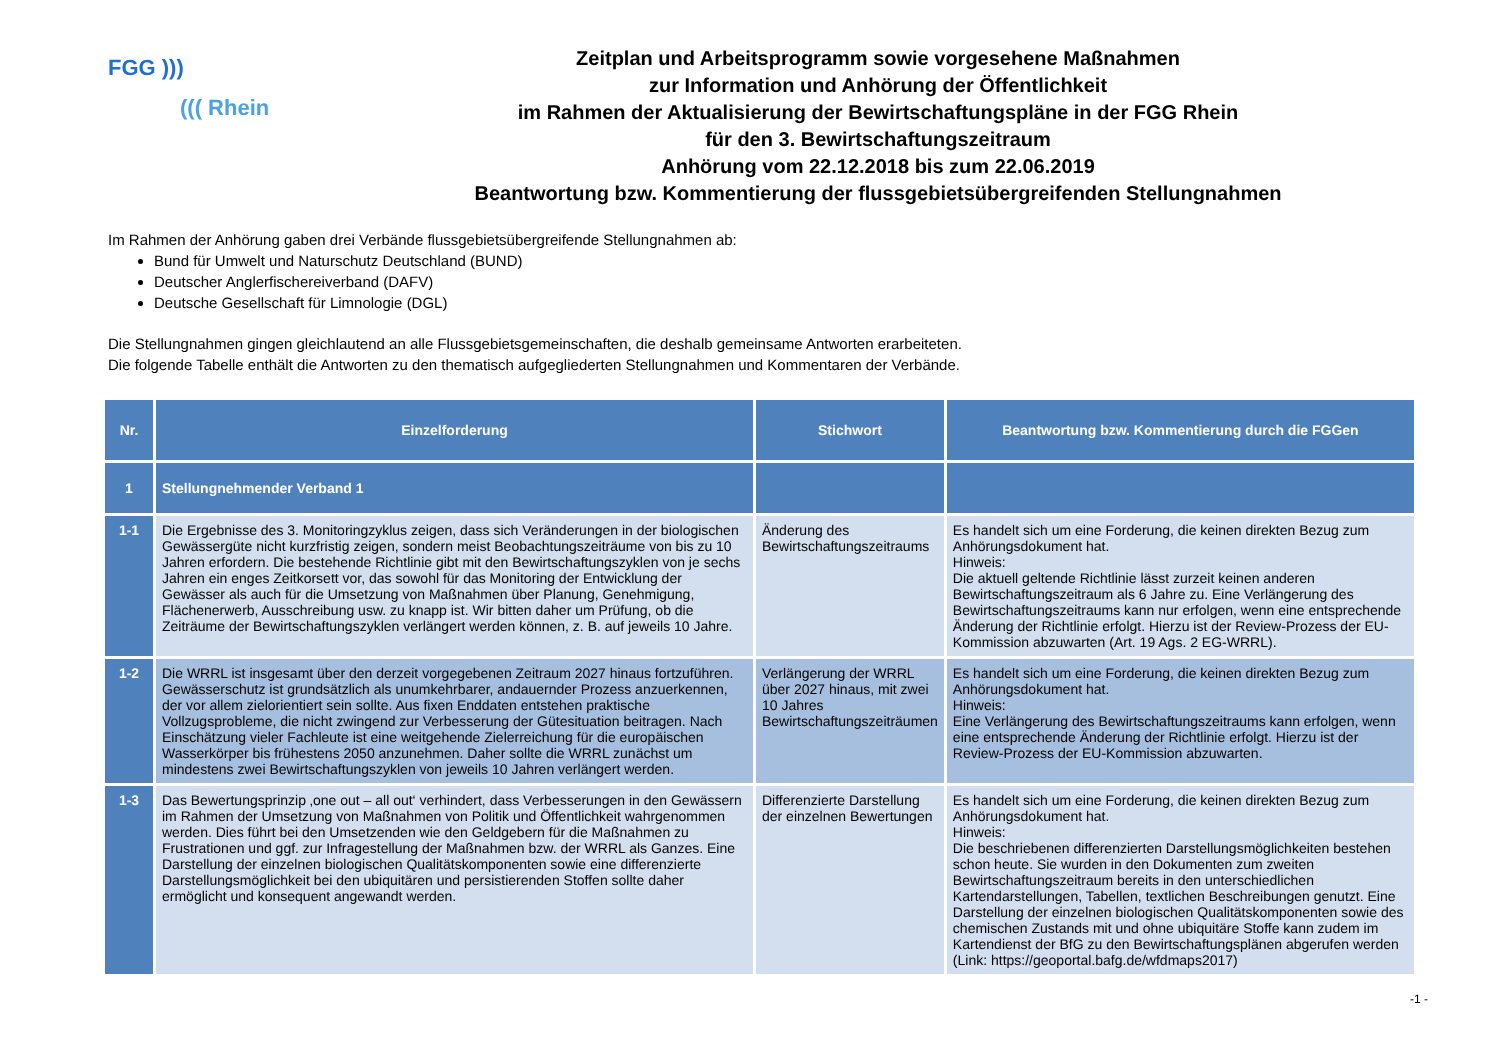FGG )))
((( Rhein
Zeitplan und Arbeitsprogramm sowie vorgesehene Maßnahmen
zur Information und Anhörung der Öffentlichkeit
im Rahmen der Aktualisierung der Bewirtschaftungspläne in der FGG Rhein
für den 3. Bewirtschaftungszeitraum
Anhörung vom 22.12.2018 bis zum 22.06.2019
Beantwortung bzw. Kommentierung der flussgebietsübergreifenden Stellungnahmen
Im Rahmen der Anhörung gaben drei Verbände flussgebietsübergreifende Stellungnahmen ab:
Bund für Umwelt und Naturschutz Deutschland (BUND)
Deutscher Anglerfischereiverband (DAFV)
Deutsche Gesellschaft für Limnologie (DGL)
Die Stellungnahmen gingen gleichlautend an alle Flussgebietsgemeinschaften, die deshalb gemeinsame Antworten erarbeiteten.
Die folgende Tabelle enthält die Antworten zu den thematisch aufgegliederten Stellungnahmen und Kommentaren der Verbände.
| Nr. | Einzelforderung | Stichwort | Beantwortung bzw. Kommentierung durch die FGGen |
| --- | --- | --- | --- |
| 1 | Stellungnehmender Verband 1 | | |
| 1-1 | Die Ergebnisse des 3. Monitoringzyklus zeigen, dass sich Veränderungen in der biologischen Gewässergüte nicht kurzfristig zeigen, sondern meist Beobachtungszeiträume von bis zu 10 Jahren erfordern. Die bestehende Richtlinie gibt mit den Bewirtschaftungszyklen von je sechs Jahren ein enges Zeitkorsett vor, das sowohl für das Monitoring der Entwicklung der Gewässer als auch für die Umsetzung von Maßnahmen über Planung, Genehmigung, Flächenerwerb, Ausschreibung usw. zu knapp ist. Wir bitten daher um Prüfung, ob die Zeiträume der Bewirtschaftungszyklen verlängert werden können, z. B. auf jeweils 10 Jahre. | Änderung des Bewirtschaftungszeitraums | Es handelt sich um eine Forderung, die keinen direkten Bezug zum Anhörungsdokument hat. Hinweis: Die aktuell geltende Richtlinie lässt zurzeit keinen anderen Bewirtschaftungszeitraum als 6 Jahre zu. Eine Verlängerung des Bewirtschaftungszeitraums kann nur erfolgen, wenn eine entsprechende Änderung der Richtlinie erfolgt. Hierzu ist der Review-Prozess der EU-Kommission abzuwarten (Art. 19 Ags. 2 EG-WRRL). |
| 1-2 | Die WRRL ist insgesamt über den derzeit vorgegebenen Zeitraum 2027 hinaus fortzuführen. Gewässerschutz ist grundsätzlich als unumkehrbarer, andauernder Prozess anzuerkennen, der vor allem zielorientiert sein sollte. Aus fixen Enddaten entstehen praktische Vollzugsprobleme, die nicht zwingend zur Verbesserung der Gütesituation beitragen. Nach Einschätzung vieler Fachleute ist eine weitgehende Zielerreichung für die europäischen Wasserkörper bis frühestens 2050 anzunehmen. Daher sollte die WRRL zunächst um mindestens zwei Bewirtschaftungszyklen von jeweils 10 Jahren verlängert werden. | Verlängerung der WRRL über 2027 hinaus, mit zwei 10 Jahres Bewirtschaftungszeiträumen | Es handelt sich um eine Forderung, die keinen direkten Bezug zum Anhörungsdokument hat. Hinweis: Eine Verlängerung des Bewirtschaftungszeitraums kann erfolgen, wenn eine entsprechende Änderung der Richtlinie erfolgt. Hierzu ist der Review-Prozess der EU-Kommission abzuwarten. |
| 1-3 | Das Bewertungsprinzip ‚one out – all out‘ verhindert, dass Verbesserungen in den Gewässern im Rahmen der Umsetzung von Maßnahmen von Politik und Öffentlichkeit wahrgenommen werden. Dies führt bei den Umsetzenden wie den Geldgebern für die Maßnahmen zu Frustrationen und ggf. zur Infragestellung der Maßnahmen bzw. der WRRL als Ganzes. Eine Darstellung der einzelnen biologischen Qualitätskomponenten sowie eine differenzierte Darstellungsmöglichkeit bei den ubiquitären und persistierenden Stoffen sollte daher ermöglicht und konsequent angewandt werden. | Differenzierte Darstellung der einzelnen Bewertungen | Es handelt sich um eine Forderung, die keinen direkten Bezug zum Anhörungsdokument hat. Hinweis: Die beschriebenen differenzierten Darstellungsmöglichkeiten bestehen schon heute. Sie wurden in den Dokumenten zum zweiten Bewirtschaftungszeitraum bereits in den unterschiedlichen Kartendarstellungen, Tabellen, textlichen Beschreibungen genutzt. Eine Darstellung der einzelnen biologischen Qualitätskomponenten sowie des chemischen Zustands mit und ohne ubiquitäre Stoffe kann zudem im Kartendienst der BfG zu den Bewirtschaftungsplänen abgerufen werden (Link: https://geoportal.bafg.de/wfdmaps2017) |
-1 -